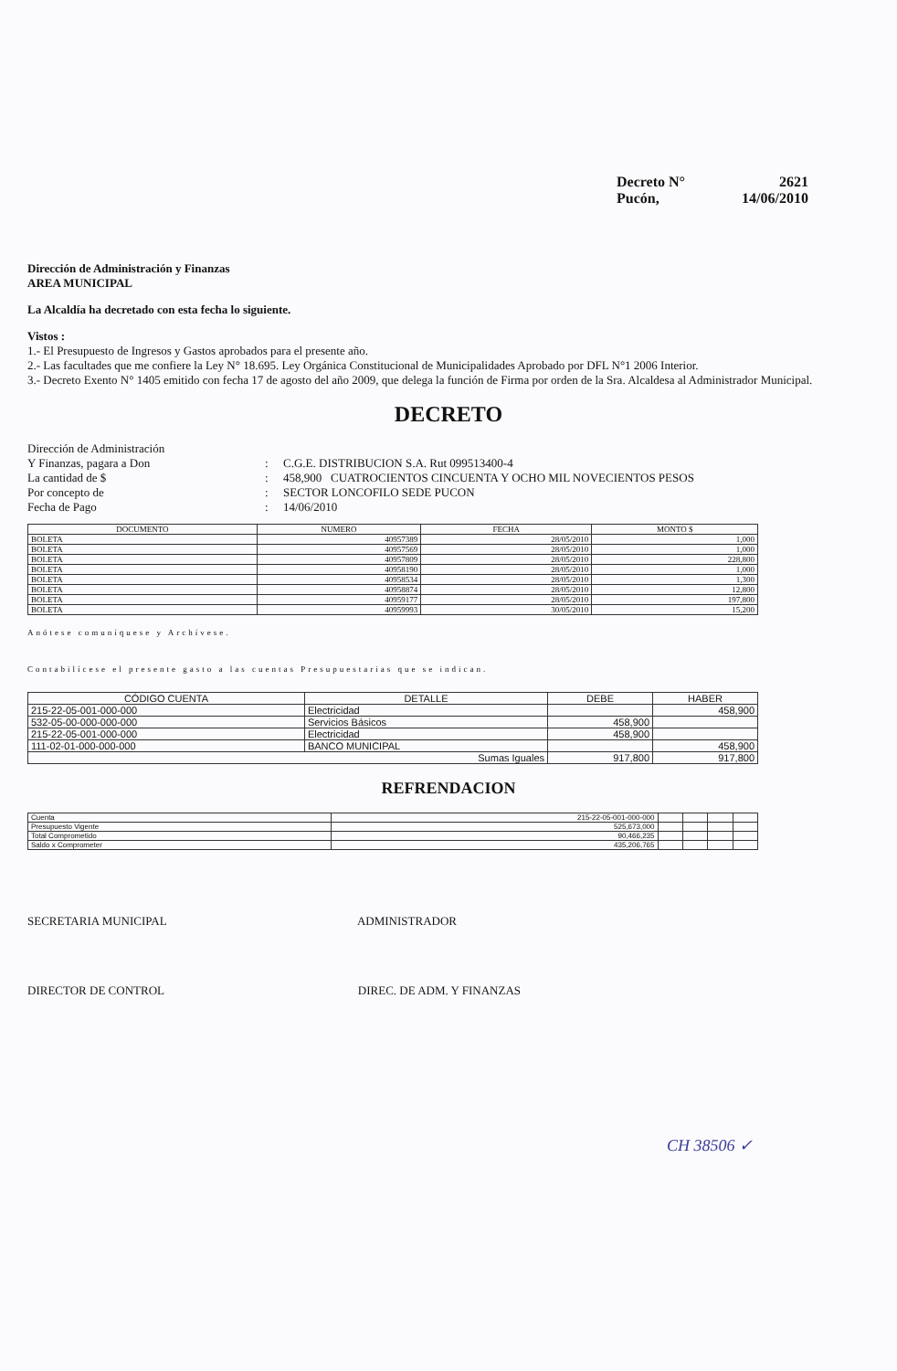Decreto N° 2621
Pucón, 14/06/2010
Dirección de Administración y Finanzas
AREA MUNICIPAL
La Alcaldía ha decretado con esta fecha lo siguiente.
Vistos :
1.- El Presupuesto de Ingresos y Gastos aprobados para el presente año.
2.- Las facultades que me confiere la Ley N° 18.695. Ley Orgánica Constitucional de Municipalidades Aprobado por DFL N°1 2006 Interior.
3.- Decreto Exento N° 1405 emitido con fecha 17 de agosto del año 2009, que delega la función de Firma por orden de la Sra. Alcaldesa al Administrador Municipal.
DECRETO
Dirección de Administración
Y Finanzas, pagara a Don
:
C.G.E. DISTRIBUCION S.A. Rut 099513400-4
La cantidad de $
:
458,900 CUATROCIENTOS CINCUENTA Y OCHO MIL NOVECIENTOS PESOS
Por concepto de
:
SECTOR LONCOFILO SEDE PUCON
Fecha de Pago
:
14/06/2010
| DOCUMENTO | NUMERO | FECHA | MONTO $ |
| --- | --- | --- | --- |
| BOLETA | 40957389 | 28/05/2010 | 1,000 |
| BOLETA | 40957569 | 28/05/2010 | 1,000 |
| BOLETA | 40957809 | 28/05/2010 | 228,800 |
| BOLETA | 40958190 | 28/05/2010 | 1,000 |
| BOLETA | 40958534 | 28/05/2010 | 1,300 |
| BOLETA | 40958874 | 28/05/2010 | 12,800 |
| BOLETA | 40959177 | 28/05/2010 | 197,800 |
| BOLETA | 40959993 | 30/05/2010 | 15,200 |
Anótese comuníquese y Archívese.
Contabilícese el presente gasto a las cuentas Presupuestarias que se indican.
| CÓDIGO CUENTA | DETALLE | DEBE | HABER |
| --- | --- | --- | --- |
| 215-22-05-001-000-000 | Electricidad | | 458,900 |
| 532-05-00-000-000-000 | Servicios Básicos | 458,900 | |
| 215-22-05-001-000-000 | Electricidad | 458,900 | |
| 111-02-01-000-000-000 | BANCO MUNICIPAL | | 458,900 |
| Sumas Iguales | | 917,800 | 917,800 |
REFRENDACION
| Cuenta | 215-22-05-001-000-000 | | | | |
| Presupuesto Vigente | 525,673,000 | | | | |
| Total Comprometido | 90,466,235 | | | | |
| Saldo x Comprometer | 435,206,765 | | | | |
SECRETARIA MUNICIPAL ADMINISTRADOR
DIRECTOR DE CONTROL DIREC. DE ADM. Y FINANZAS
CH 38506 ✓